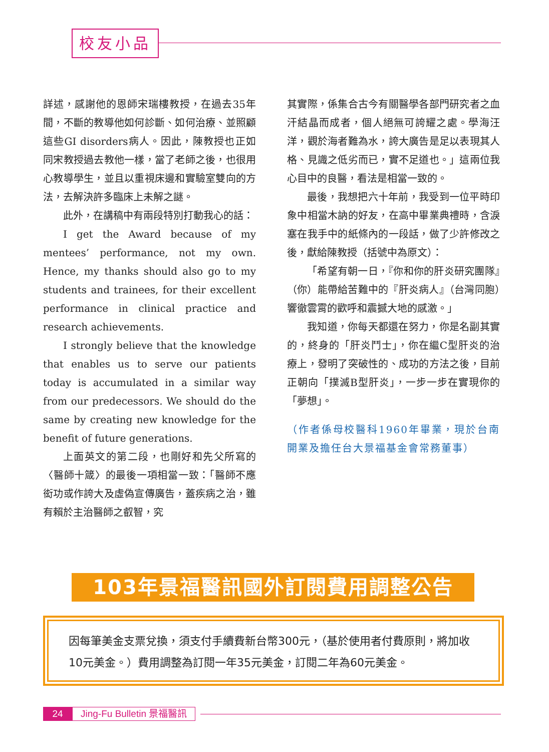校友小品
詳述，感謝他的恩師宋瑞樓教授，在過去35年間，不斷的教導他如何診斷、如何治療、並照顧這些GI disorders病人。因此，陳教授也正如同宋教授過去教他一樣，當了老師之後，也很用心教導學生，並且以重視床邊和實驗室雙向的方法，去解決許多臨床上未解之謎。
此外，在講稿中有兩段特別打動我心的話：
I get the Award because of my mentees’ performance, not my own. Hence, my thanks should also go to my students and trainees, for their excellent performance in clinical practice and research achievements.
I strongly believe that the knowledge that enables us to serve our patients today is accumulated in a similar way from our predecessors. We should do the same by creating new knowledge for the benefit of future generations.
上面英文的第二段，也剛好和先父所寫的〈醫師十箴〉的最後一項相當一致：「醫師不應衒功或作誇大及虛偽宣傳廣告，蓋疾病之治，雖有賴於主治醫師之叡智，究
其實際，係集合古今有關醫學各部門研究者之血汗結晶而成者，個人絕無可誇耀之處。學海汪洋，觀於海者難為水，誇大廣告是足以表現其人格、見識之低劣而已，實不足道也。」這兩位我心目中的良醫，看法是相當一致的。
最後，我想把六十年前，我受到一位平時印象中相當木訥的好友，在高中畢業典禮時，含淚塞在我手中的紙條內的一段話，做了少許修改之後，獻給陳教授（括號中為原文）：
「希望有朝一日，『你和你的肝炎研究團隊』（你）能帶給苦難中的『肝炎病人』（台灣同胞）響徹雲霄的歡呼和震撼大地的感激。」
我知道，你每天都還在努力，你是名副其實的，終身的「肝炎鬥士」，你在繼C型肝炎的治療上，發明了突破性的、成功的方法之後，目前正朝向「撲滅B型肝炎」，一步一步在實現你的「夢想」。
（作者係母校醫科1960年畢業，現於台南開業及擔任台大景福基金會常務董事）
103年景福醫訊國外訂閱費用調整公告
因每筆美金支票兌換，須支付手續費新台幣300元，（基於使用者付費原則，將加收10元美金。）費用調整為訂閱一年35元美金，訂閱二年為60元美金。
24 Jing-Fu Bulletin 景福醫訊